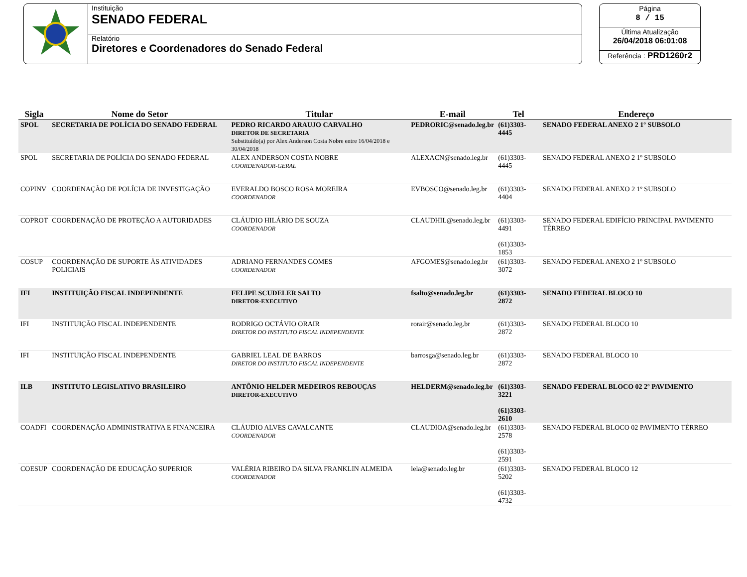Instituição
SENADO FEDERAL
Relatório
Diretores e Coordenadores do Senado Federal
Página
8 / 15
Última Atualização
26/04/2018 06:01:08
Referência : PRD1260r2
| Sigla | Nome do Setor | Titular | E-mail | Tel | Endereço |
| --- | --- | --- | --- | --- | --- |
| SPOL | SECRETARIA DE POLÍCIA DO SENADO FEDERAL | PEDRO RICARDO ARAUJO CARVALHO DIRETOR DE SECRETARIA Substituído(a) por Alex Anderson Costa Nobre entre 16/04/2018 e 30/04/2018 | PEDRORIC@senado.leg.br | (61)3303-4445 | SENADO FEDERAL ANEXO 2 1º SUBSOLO |
| SPOL | SECRETARIA DE POLÍCIA DO SENADO FEDERAL | ALEX ANDERSON COSTA NOBRE COORDENADOR-GERAL | ALEXACN@senado.leg.br | (61)3303-4445 | SENADO FEDERAL ANEXO 2 1º SUBSOLO |
| COPINV | COORDENAÇÃO DE POLÍCIA DE INVESTIGAÇÃO | EVERALDO BOSCO ROSA MOREIRA COORDENADOR | EVBOSCO@senado.leg.br | (61)3303-4404 | SENADO FEDERAL ANEXO 2 1º SUBSOLO |
| COPROT | COORDENAÇÃO DE PROTEÇÃO A AUTORIDADES | CLÁUDIO HILÁRIO DE SOUZA COORDENADOR | CLAUDHIL@senado.leg.br | (61)3303-4491 (61)3303-1853 | SENADO FEDERAL EDIFÍCIO PRINCIPAL PAVIMENTO TÉRREO |
| COSUP | COORDENAÇÃO DE SUPORTE ÀS ATIVIDADES POLICIAIS | ADRIANO FERNANDES GOMES COORDENADOR | AFGOMES@senado.leg.br | (61)3303-3072 | SENADO FEDERAL ANEXO 2 1º SUBSOLO |
| IFI | INSTITUIÇÃO FISCAL INDEPENDENTE | FELIPE SCUDELER SALTO DIRETOR-EXECUTIVO | fsalto@senado.leg.br | (61)3303-2872 | SENADO FEDERAL BLOCO 10 |
| IFI | INSTITUIÇÃO FISCAL INDEPENDENTE | RODRIGO OCTÁVIO ORAIR DIRETOR DO INSTITUTO FISCAL INDEPENDENTE | rorair@senado.leg.br | (61)3303-2872 | SENADO FEDERAL BLOCO 10 |
| IFI | INSTITUIÇÃO FISCAL INDEPENDENTE | GABRIEL LEAL DE BARROS DIRETOR DO INSTITUTO FISCAL INDEPENDENTE | barrosga@senado.leg.br | (61)3303-2872 | SENADO FEDERAL BLOCO 10 |
| ILB | INSTITUTO LEGISLATIVO BRASILEIRO | ANTÔNIO HELDER MEDEIROS REBOUÇAS DIRETOR-EXECUTIVO | HELDERM@senado.leg.br | (61)3303-3221 (61)3303-2610 | SENADO FEDERAL BLOCO 02 2º PAVIMENTO |
| COADFI | COORDENAÇÃO ADMINISTRATIVA E FINANCEIRA | CLÁUDIO ALVES CAVALCANTE COORDENADOR | CLAUDIOA@senado.leg.br | (61)3303-2578 (61)3303-2591 | SENADO FEDERAL BLOCO 02 PAVIMENTO TÉRREO |
| COESUP | COORDENAÇÃO DE EDUCAÇÃO SUPERIOR | VALÉRIA RIBEIRO DA SILVA FRANKLIN ALMEIDA COORDENADOR | lela@senado.leg.br | (61)3303-5202 (61)3303-4732 | SENADO FEDERAL BLOCO 12 |